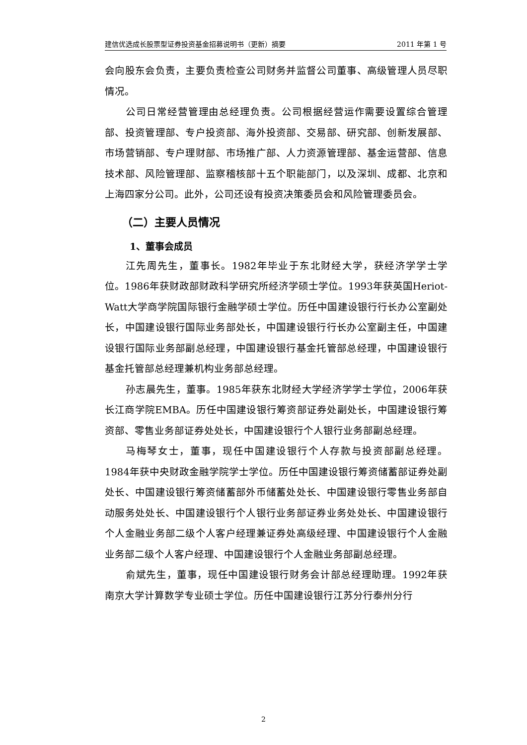建信优选成长股票型证券投资基金招募说明书（更新）摘要 2011 年第 1 号
会向股东会负责，主要负责检查公司财务并监督公司董事、高级管理人员尽职情况。
公司日常经营管理由总经理负责。公司根据经营运作需要设置综合管理部、投资管理部、专户投资部、海外投资部、交易部、研究部、创新发展部、市场营销部、专户理财部、市场推广部、人力资源管理部、基金运营部、信息技术部、风险管理部、监察稽核部十五个职能部门，以及深圳、成都、北京和上海四家分公司。此外，公司还设有投资决策委员会和风险管理委员会。
（二）主要人员情况
1、董事会成员
江先周先生，董事长。1982年毕业于东北财经大学，获经济学学士学位。1986年获财政部财政科学研究所经济学硕士学位。1993年获英国Heriot-Watt大学商学院国际银行金融学硕士学位。历任中国建设银行行长办公室副处长，中国建设银行国际业务部处长，中国建设银行行长办公室副主任，中国建设银行国际业务部副总经理，中国建设银行基金托管部总经理，中国建设银行基金托管部总经理兼机构业务部总经理。
孙志晨先生，董事。1985年获东北财经大学经济学学士学位，2006年获长江商学院EMBA。历任中国建设银行筹资部证券处副处长，中国建设银行筹资部、零售业务部证券处处长，中国建设银行个人银行业务部副总经理。
马梅琴女士，董事，现任中国建设银行个人存款与投资部副总经理。1984年获中央财政金融学院学士学位。历任中国建设银行筹资储蓄部证券处副处长、中国建设银行筹资储蓄部外币储蓄处处长、中国建设银行零售业务部自动服务处处长、中国建设银行个人银行业务部证券业务处处长、中国建设银行个人金融业务部二级个人客户经理兼证券处高级经理、中国建设银行个人金融业务部二级个人客户经理、中国建设银行个人金融业务部副总经理。
俞斌先生，董事，现任中国建设银行财务会计部总经理助理。1992年获南京大学计算数学专业硕士学位。历任中国建设银行江苏分行泰州分行
2